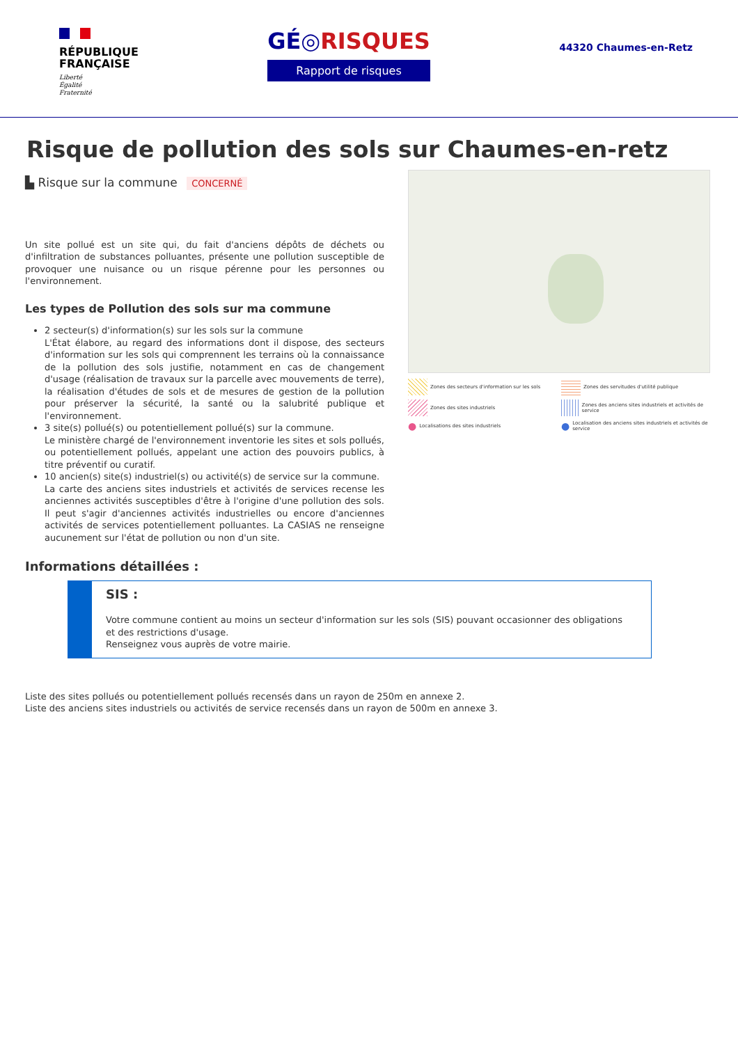RÉPUBLIQUE
FRANÇAISE
Liberté
Égalité
Fraternité
GÉ◎RISQUES
Rapport de risques
44320 Chaumes-en-Retz
Risque de pollution des sols sur Chaumes-en-retz
▙ Risque sur la commune CONCERNÉ
Un site pollué est un site qui, du fait d'anciens dépôts de déchets ou d'infiltration de substances polluantes, présente une pollution susceptible de provoquer une nuisance ou un risque pérenne pour les personnes ou l'environnement.
Les types de Pollution des sols sur ma commune
2 secteur(s) d'information(s) sur les sols sur la commune
L'État élabore, au regard des informations dont il dispose, des secteurs d'information sur les sols qui comprennent les terrains où la connaissance de la pollution des sols justifie, notamment en cas de changement d'usage (réalisation de travaux sur la parcelle avec mouvements de terre), la réalisation d'études de sols et de mesures de gestion de la pollution pour préserver la sécurité, la santé ou la salubrité publique et l'environnement.
3 site(s) pollué(s) ou potentiellement pollué(s) sur la commune.
Le ministère chargé de l'environnement inventorie les sites et sols pollués, ou potentiellement pollués, appelant une action des pouvoirs publics, à titre préventif ou curatif.
10 ancien(s) site(s) industriel(s) ou activité(s) de service sur la commune.
La carte des anciens sites industriels et activités de services recense les anciennes activités susceptibles d'être à l'origine d'une pollution des sols. Il peut s'agir d'anciennes activités industrielles ou encore d'anciennes activités de services potentiellement polluantes. La CASIAS ne renseigne aucunement sur l'état de pollution ou non d'un site.
Zones des secteurs d'information sur les sols
Zones des servitudes d'utilité publique
Zones des sites industriels
Zones des anciens sites industriels et activités de service
● Localisations des sites industriels
● Localisation des anciens sites industriels et activités de service
Informations détaillées :
SIS :
Votre commune contient au moins un secteur d'information sur les sols (SIS) pouvant occasionner des obligations
et des restrictions d'usage.
Renseignez vous auprès de votre mairie.
Liste des sites pollués ou potentiellement pollués recensés dans un rayon de 250m en annexe 2.
Liste des anciens sites industriels ou activités de service recensés dans un rayon de 500m en annexe 3.